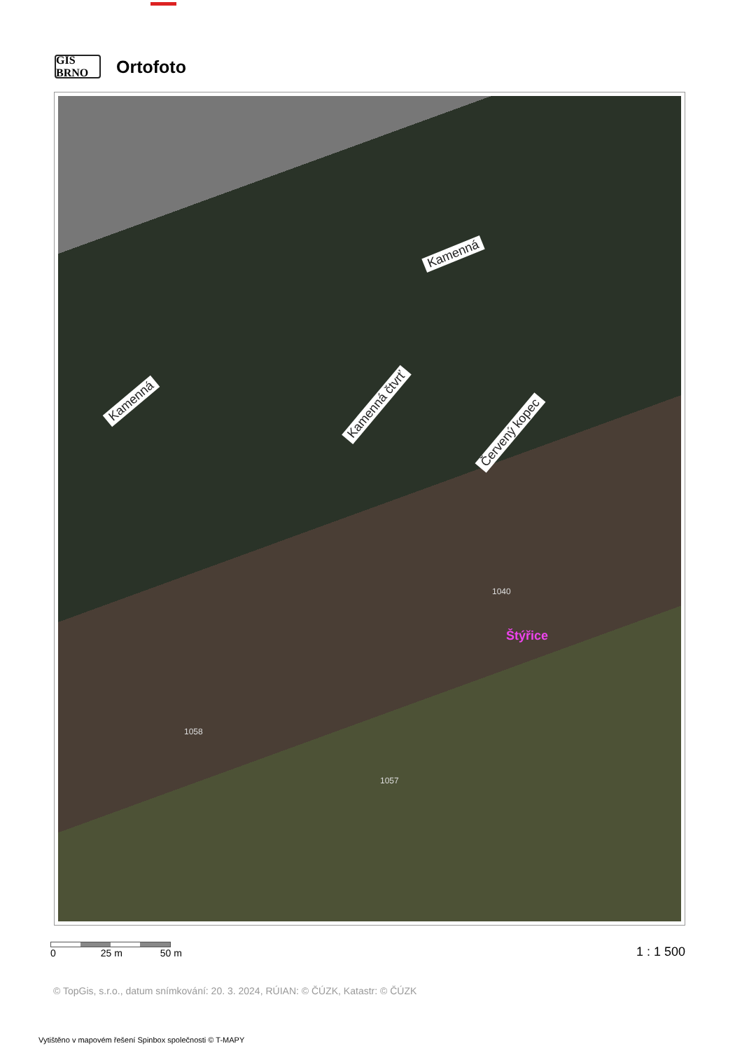GIS BRNO
Ortofoto
Kamenná
Kamenná Kamenná čtvrť
Červený kopec
Štýřice
1040
1058
1057
0 25 m 50 m 1 : 1 500
© TopGis, s.r.o., datum snímkování: 20. 3. 2024, RÚIAN: © ČÚZK, Katastr: © ČÚZK
Vytištěno v mapovém řešení Spinbox společnosti © T-MAPY